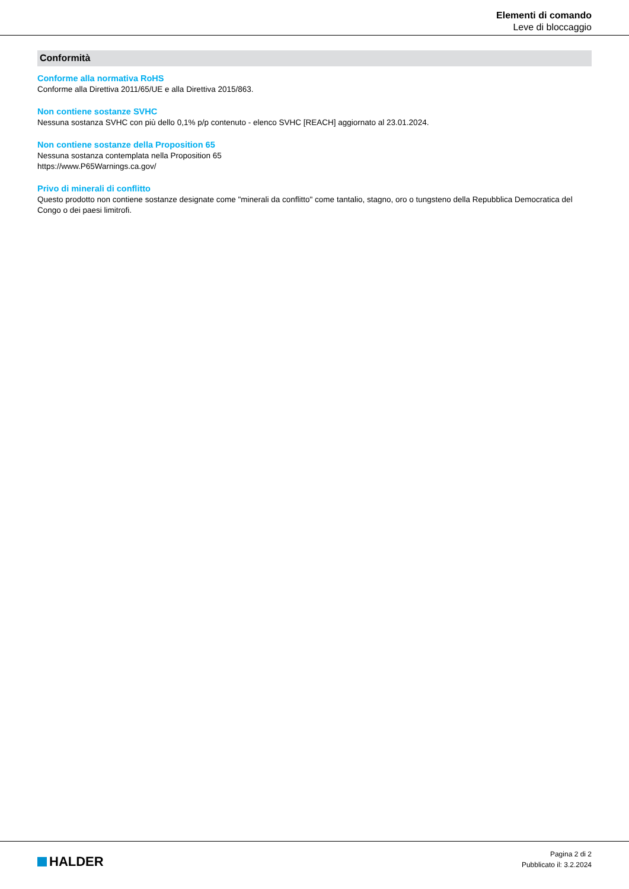Elementi di comando
Leve di bloccaggio
Conformità
Conforme alla normativa RoHS
Conforme alla Direttiva 2011/65/UE e alla Direttiva 2015/863.
Non contiene sostanze SVHC
Nessuna sostanza SVHC con più dello 0,1% p/p contenuto - elenco SVHC [REACH] aggiornato al 23.01.2024.
Non contiene sostanze della Proposition 65
Nessuna sostanza contemplata nella Proposition 65
https://www.P65Warnings.ca.gov/
Privo di minerali di conflitto
Questo prodotto non contiene sostanze designate come "minerali da conflitto" come tantalio, stagno, oro o tungsteno della Repubblica Democratica del Congo o dei paesi limitrofi.
HALDER
Pagina 2 di 2
Pubblicato il: 3.2.2024